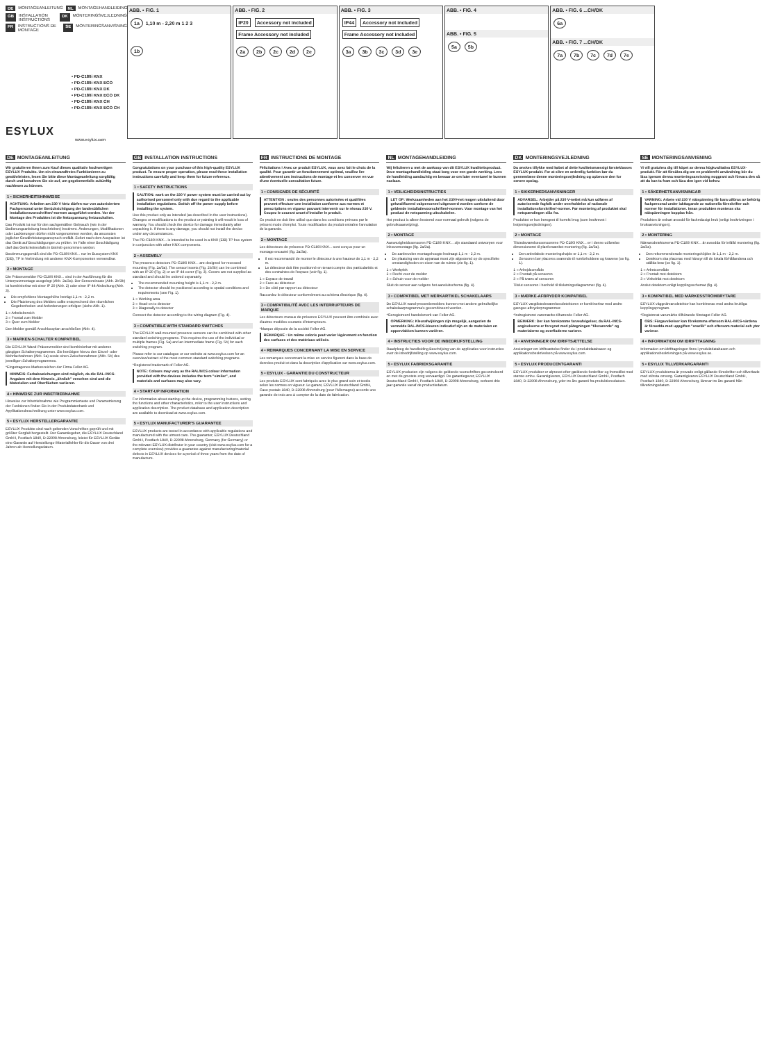DE MONTAGEANLEITUNG NL MONTAGEHANDLEIDING
GB INSTALLATION INSTRUCTIONS DK MONTERINGSVEJLEDNING
FR INSTRUCTIONS DE MONTAGE SE MONTERINGSANVISNING
• PD-C180i KNX
• PD-C180i KNX ECO
• PD-C180i KNX DK
• PD-C180i KNX ECO DK
• PD-C180i KNX CH
• PD-C180i KNX ECO CH
ESYLUX
www.esylux.com
ABB. • FIG. 1
1a 1,10 m - 2,20 m 1 2 3
1b
ABB. • FIG. 2
IP20 Accessory not included Frame Accessory not included
2a 2b 2c 2d 2e
ABB. • FIG. 3
IP44 Accessory not included Frame Accessory not included
3a 3b 3c 3d 3e
ABB. • FIG. 4
ABB. • FIG. 5
5a 5b
ABB. • FIG. 6 ...CH/DK
6a
ABB. • FIG. 7 ...CH/DK
7a 7b 7c 7d 7e
DE MONTAGEANLEITUNG
Wir gratulieren Ihnen zum Kauf dieses qualitativ hochwertigen ESYLUX Produkts. Um ein einwandfreies Funktionieren zu gewährleisten, lesen Sie bitte diese Montageanleitung sorgfältig durch und bewahren Sie sie auf, um gegebenenfalls zukünftig nachlesen zu können.
1 • SICHERHEITSHINWEISE
ACHTUNG: Arbeiten am 230 V Netz dürfen nur von autorisiertem Fachpersonal unter Berücksichtigung der landesüblichen Installationsvorschriften/-normen ausgeführt werden. Vor der Montage des Produktes ist die Netzspannung freizuschalten.
Das Produkt ist nur für den sachgemäßen Gebrauch (wie in der Bedienungsanleitung beschrieben) bestimmt. Änderungen, Modifikationen oder Lackierungen dürfen nicht vorgenommen werden, da ansonsten jeglicher Gewährleistungsanspruch entfällt. Sofort nach dem Auspacken ist das Gerät auf Beschädigungen zu prüfen. Im Falle einer Beschädigung darf das Gerät keinesfalls in Betrieb genommen werden.
Bestimmungsgemäß sind die PD-C180i KNX... nur im Bussystem KNX (EIB), TP in Verbindung mit anderen KNX-Komponenten verwendbar.
2 • MONTAGE
Die Präsenzmelder PD-C180i KNX... sind in der Ausführung für die Unterputzmontage ausgelegt (Abb. 2a/3a). Der Sensoreinsatz (Abb. 2b/3b) ist kombinierbar mit einer IP 20 (Abb. 2) oder einer IP 44 Abdeckung (Abb. 3).
Die empfohlene Montagehöhe beträgt 1,1 m - 2,2 m.
Die Platzierung des Melders sollte entsprechend den räumlichen Gegebenheiten und Anforderungen erfolgen (siehe Abb. 1).
1 = Arbeitsbereich
2 = Frontal zum Melder
3 = Quer zum Melder
Den Melder gemäß Anschlussplan anschließen (Abb. 4).
3 • MARKEN-SCHALTER KOMPATIBEL
Die ESYLUX Wand-Präsenzmelder sind kombinierbar mit anderen gängigen Schalterprogrammen. Sie benötigen hierzu den Einzel- oder Mehrfachrahmen (Abb. 5a) sowie einen Zwischenrahmen (Abb. 5b) des jeweiligen Schalterprogrammes.
*Eingetragenes Markenzeichen der Firma Feller AG.
HINWEIS: Farbabweichungen sind möglich, da die RAL-/NCS-Angaben mit dem Hinweis „ähnlich" versehen sind und die Materialien und Oberflächen variieren.
4 • HINWEISE ZUR INBETRIEBNAHME
Hinweise zur Inbetriebnahme wie Programmiertaste und Parametrierung der Funktionen finden Sie in der Produktdatenbank und Applikationsbeschreibung unter www.esylux.com.
5 • ESYLUX HERSTELLERGARANTIE
ESYLUX Produkte sind nach geltenden Vorschriften geprüft und mit größter Sorgfalt hergestellt. Der Garantiegeber, die ESYLUX Deutschland GmbH, Postfach 1840, D-22908 Ahrensburg, leistet für ESYLUX Geräte eine Garantie auf Herstellungs-/Materialfehler für die Dauer von drei Jahren ab Herstellungsdatum.
GB INSTALLATION INSTRUCTIONS
Congratulations on your purchase of this high-quality ESYLUX product. To ensure proper operation, please read these installation instructions carefully and keep them for future reference.
1 • SAFETY INSTRUCTIONS
CAUTION: work on the 230 V power system must be carried out by authorised personnel only with due regard to the applicable installation regulations. Switch off the power supply before installing the system.
Use this product only as intended (as described in the user instructions). Changes or modifications to the product or painting it will result in loss of warranty. You should check the device for damage immediately after unpacking it. If there is any damage, you should not install the device under any circumstances.
The PD-C180i KNX... is intended to be used in a KNX (EIB) TP bus system in conjunction with other KNX components.
2 • ASSEMBLY
The presence detectors PD-C180i KNX... are designed for recessed mounting (Fig. 2a/3a). The sensor inserts (Fig. 2b/3b) can be combined with an IP 20 (Fig. 2) or an IP 44 cover (Fig. 3). Covers are not supplied as standard and should be ordered separately.
The recommended mounting height is 1,1 m - 2,2 m.
The detector should be positioned according to spatial conditions and requirements (see Fig. 1).
1 = Working area
2 = Head-on to detector
3 = Diagonally to detector
Connect the detector according to the wiring diagram (Fig. 4).
3 • COMPATIBLE WITH STANDARD SWITCHES
The ESYLUX wall-mounted presence sensors can be combined with other standard switching programs. This requires the use of the individual or multiple frames (Fig. 5a) and an intermediate frame (Fig. 5b) for each switching program.
Please refer to our catalogue or our website at www.esylux.com for an overview/extract of the most common standard switching programs.
*Registered trademark of Feller AG.
NOTE: Colours may vary as the RAL/NCS colour information provided with the devices includes the term "similar", and materials and surfaces may also vary.
4 • START-UP INFORMATION
For information about starting up the device, programming buttons, setting the functions and other characteristics, refer to the user instructions and application description. The product database and application description are available to download at www.esylux.com.
5 • ESYLUX MANUFACTURER'S GUARANTEE
ESYLUX products are tested in accordance with applicable regulations and manufactured with the utmost care. The guarantor, ESYLUX Deutschland GmbH, Postfach 1840, D-22908 Ahrensburg, Germany (for Germany) or the relevant ESYLUX distributor in your country (visit www.esylux.com for a complete overview) provides a guarantee against manufacturing/material defects in ESYLUX devices for a period of three years from the date of manufacture.
FR INSTRUCTIONS DE MONTAGE
Félicitations ! Avec ce produit ESYLUX, vous avez fait le choix de la qualité. Pour garantir un fonctionnement optimal, veuillez lire attentivement ces instructions de montage et les conserver en vue d'une éventuelle consultation future.
1 • CONSIGNES DE SÉCURITÉ
ATTENTION : seules des personnes autorisées et qualifiées peuvent effectuer une installation conforme aux normes et prescriptions en vigueur pouvant intervenir sur le réseau 230 V. Coupez le courant avant d'installer le produit.
Ce produit ne doit être utilisé que dans les conditions prévues par le présent mode d'emploi. Toute modification du produit entraîne l'annulation de la garantie.
2 • MONTAGE
Les détecteurs de présence PD-C180i KNX... sont conçus pour un montage encastré (fig. 2a/3a).
Il est recommandé de monter le détecteur à une hauteur de 1,1 m - 2,2 m.
Le détecteur doit être positionné en tenant compte des particularités et des contraintes de l'espace (voir fig. 1).
1 = Espace de travail
2 = Face au détecteur
3 = De côté par rapport au détecteur
Raccordez le détecteur conformément au schéma électrique (fig. 4).
3 • COMPATIBILITÉ AVEC LES INTERRUPTEURS DE MARQUE
Les détecteurs muraux de présence ESYLUX peuvent être combinés avec d'autres modèles courants d'interrupteurs.
*Marque déposée de la société Feller AG.
REMARQUE : Un même coloris peut varier légèrement en fonction des surfaces et des matériaux utilisés.
4 • REMARQUES CONCERNANT LA MISE EN SERVICE
Les remarques concernant la mise en service figurent dans la base de données produit et dans la description d'application sur www.esylux.com.
5 • ESYLUX - GARANTIE DU CONSTRUCTEUR
Les produits ESYLUX sont fabriqués avec le plus grand soin et testés selon les normes en vigueur. Le garant, ESYLUX Deutschland GmbH, Case postale 1840, D-22908 Ahrensburg (pour l'Allemagne) accorde une garantie de trois ans à compter de la date de fabrication.
NL MONTAGEHANDLEIDING
Wij feliciteren u met de aankoop van dit ESYLUX kwaliteitsproduct. Deze montagehandleiding staat borg voor een goede werking. Lees de handleiding aandachtig en bewaar ze om later eventueel te kunnen naslaan.
1 • VEILIGHEIDSINSTRUCTIES
LET OP: Werkzaamheden aan het 230V-net mogen uitsluitend door gekwalificeerd vakpersoneel uitgevoerd worden conform de geldende installatievoorschriften/-normen. Voor montage van het product de netspanning uitschakelen.
Het product is alleen bestemd voor normaal gebruik (volgens de gebruiksaanwijzing).
2 • MONTAGE
Aanwezigheidssensoren PD-C180i KNX... zijn standaard ontworpen voor inbouwmontage (fig. 2a/3a).
De aanbevolen montagehoogte bedraagt 1,1 m - 2,2 m.
De plaatsing van de apparaat moet zijn afgestemd op de specifieke omstandigheden en eisen van de ruimte (zie fig. 1).
1 = Werkplek
2 = Recht voor de melder
3 = Schuin voor de melder
Sluit de sensor aan volgens het aansluitschema (fig. 4).
3 • COMPATIBEL MET MERKARTIKEL SCHAKELAARS
De ESYLUX wand-presentiemelders kunnen met andere gebruikelijke schakelaarprogramma's gecombineerd worden.
*Geregistreerd handelsmerk van Feller AG.
OPMERKING: Kleurafwijkingen zijn mogelijk, aangezien de vermelde RAL-/NCS-kleuren indicatief zijn en de materialen en oppervlakken kunnen variëren.
4 • INSTRUCTIES VOOR DE INBEDRIJFSTELLING
Raadpleeg de handleiding Beschrijving van de applicaties voor instructies over de inbedrijfstelling op www.esylux.com.
5 • ESYLUX FABRIEKSGARANTIE
ESYLUX producten zijn volgens de geldende voorschriften gecontroleerd en met de grootste zorg vervaardigd. De garantiegever, ESYLUX Deutschland GmbH, Postfach 1840, D-22908 Ahrensburg, verleent drie jaar garantie vanaf de productiedatum.
DK MONTERINGSVEJLEDNING
Du ønskes tillykke med købet af dette kvalitetsmæssigt førsteklasses ESYLUX-produkt. For at sikre en ordentlig funktion bør du gennemlæse denne monteringsvejledning og opbevare den for senere opslag.
1 • SIKKERHEDSANVISNINGER
ADVARSEL: Arbejder på 230 V-nettet må kun udføres af autoriserede fagfolk under overholdelse af nationale installationsforskrifter/-normer. Før montering af produktet skal netspændingen slås fra.
Produktet er kun beregnet til korrekt brug (som beskrevet i betjeningsvejledningen).
2 • MONTAGE
Tilstedeværelsessensorerne PD-C180i KNX... er i denne udførelse dimensioneret til planforsænket montering (fig. 2a/3a).
Den anbefalede monteringshøjde er 1,1 m - 2,2 m.
Sensoren bør placeres svarende til rumforholdene og kravene (se fig. 1).
1 = Arbejdsområde
2 = Frontalt på sensoren
3 = På tværs af sensoren
Tilslut sensoren i henhold til tilslutningsdiagrammet (fig. 4).
3 • MÆRKE-AFBRYDER KOMPATIBEL
ESYLUX vægtilstedeværelsesdetektoren er kombinerbar med andre gængse afbryderprogrammer.
*Indregistreret varemærke tilhørende Feller AG.
BEMÆRK: Der kan forekomme farveafvigelser, da RAL-/NCS-angivelserne er forsynet med påtegningen "tilsvarende" og materialerne og overfladerne varierer.
4 • ANVISNINGER OM IDRIFTSÆTTELSE
Anvisninger om idriftsættelse finder du i produktdatabasen og applikationsbeskrivelsen på www.esylux.com.
5 • ESYLUX PRODUCENTGARANTI
ESYLUX produkter er afprøvet efter gældende forskrifter og fremstillet med største omhu. Garantigiveren, ESYLUX Deutschland GmbH, Postfach 1840, D-22908 Ahrensburg, yder tre års garanti fra produktionsdatoen.
SE MONTERINGSANVISNING
Vi vill gratulera dig till köpet av denna högkvalitativa ESYLUX-produkt. För att försäkra dig om en problemfri användning bör du läsa igenom denna monteringsanvisning noggrant och förvara den så att du kan ta fram och läsa den igen vid behov.
1 • SÄKERHETSANVISNINGAR
VARNING: Arbete vid 230 V nätspänning får bara utföras av behörig fackpersonal under iakttagande av nationella föreskrifter och normer för installationer. Innan produkten monteras ska nätspänningen kopplas från.
Produkten är enbart avsedd för fackmässigt bruk (enligt beskrivningen i bruksanvisningen).
2 • MONTERING
Närvarodetektorerna PD-C180i KNX... är avsedda för infälld montering (fig. 2a/3a).
Den rekommenderade monteringshöjden är 1,1 m - 2,2 m.
Detektorn ska placeras med hänsyn till de lokala förhållandena och ställda krav (se fig. 1).
1 = Arbetsområde
2 = Frontalt mot detektorn
3 = Vinkelrätt mot detektorn
Anslut detektorn enligt kopplingsschemat (fig. 4).
3 • KOMPATIBEL MED MÄRKESSTRÖMBRYTARE
ESYLUX väggnärvarodetektor kan kombineras med andra brukliga kopplingsprogram.
*Registrerat varumärke tillhörande företaget Feller AG.
OBS: Färgavvikelser kan förekomma eftersom RAL-/NCS-värdena är försedda med uppgiften "snarlik" och eftersom material och ytor varierar.
4 • INFORMATION OM IDRIFTTAGNING
Information om idrifttagningen finns i produktdatabasen och applikationsbeskrivningen på www.esylux.se.
5 • ESYLUX TILLVERKARGARANTI
ESYLUX-produkterna är provade enligt gällande föreskrifter och tillverkade med största omsorg. Garantigivaren ESYLUX Deutschland GmbH, Postfach 1840, D-22908 Ahrensburg, lämnar tre års garanti från tillverkningsdatum.